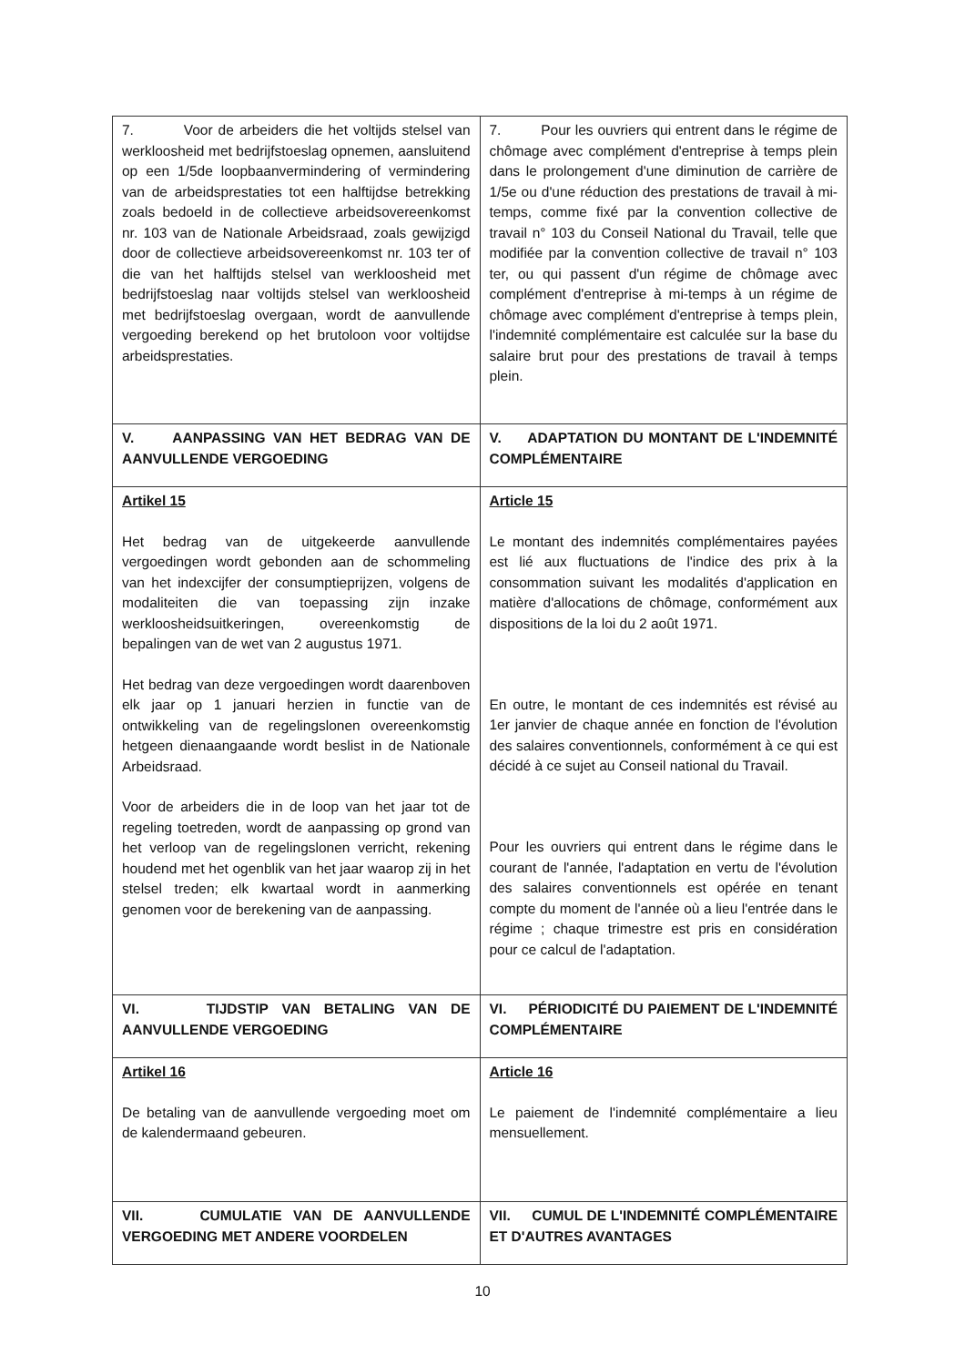| 7. Voor de arbeiders die het voltijds stelsel van werkloosheid met bedrijfstoeslag opnemen, aansluitend op een 1/5de loopbaanvermindering of vermindering van de arbeidsprestaties tot een halftijdse betrekking zoals bedoeld in de collectieve arbeidsovereenkomst nr. 103 van de Nationale Arbeidsraad, zoals gewijzigd door de collectieve arbeidsovereenkomst nr. 103 ter of die van het halftijds stelsel van werkloosheid met bedrijfstoeslag naar voltijds stelsel van werkloosheid met bedrijfstoeslag overgaan, wordt de aanvullende vergoeding berekend op het brutoloon voor voltijdse arbeidsprestaties. | 7. Pour les ouvriers qui entrent dans le régime de chômage avec complément d'entreprise à temps plein dans le prolongement d'une diminution de carrière de 1/5e ou d'une réduction des prestations de travail à mi-temps, comme fixé par la convention collective de travail n° 103 du Conseil National du Travail, telle que modifiée par la convention collective de travail n° 103 ter, ou qui passent d'un régime de chômage avec complément d'entreprise à mi-temps à un régime de chômage avec complément d'entreprise à temps plein, l'indemnité complémentaire est calculée sur la base du salaire brut pour des prestations de travail à temps plein. |
| V. AANPASSING VAN HET BEDRAG VAN DE AANVULLENDE VERGOEDING | V. ADAPTATION DU MONTANT DE L'INDEMNITÉ COMPLÉMENTAIRE |
| Artikel 15 Het bedrag van de uitgekeerde aanvullende vergoedingen wordt gebonden aan de schommeling van het indexcijfer der consumptieprijzen, volgens de modaliteiten die van toepassing zijn inzake werkloosheidsuitkeringen, overeenkomstig de bepalingen van de wet van 2 augustus 1971. Het bedrag van deze vergoedingen wordt daarenboven elk jaar op 1 januari herzien in functie van de ontwikkeling van de regelingslonen overeenkomstig hetgeen dienaangaande wordt beslist in de Nationale Arbeidsraad. Voor de arbeiders die in de loop van het jaar tot de regeling toetreden, wordt de aanpassing op grond van het verloop van de regelingslonen verricht, rekening houdend met het ogenblik van het jaar waarop zij in het stelsel treden; elk kwartaal wordt in aanmerking genomen voor de berekening van de aanpassing. | Article 15 Le montant des indemnités complémentaires payées est lié aux fluctuations de l'indice des prix à la consommation suivant les modalités d'application en matière d'allocations de chômage, conformément aux dispositions de la loi du 2 août 1971. En outre, le montant de ces indemnités est révisé au 1er janvier de chaque année en fonction de l'évolution des salaires conventionnels, conformément à ce qui est décidé à ce sujet au Conseil national du Travail. Pour les ouvriers qui entrent dans le régime dans le courant de l'année, l'adaptation en vertu de l'évolution des salaires conventionnels est opérée en tenant compte du moment de l'année où a lieu l'entrée dans le régime ; chaque trimestre est pris en considération pour ce calcul de l'adaptation. |
| VI. TIJDSTIP VAN BETALING VAN DE AANVULLENDE VERGOEDING | VI. PÉRIODICITÉ DU PAIEMENT DE L'INDEMNITÉ COMPLÉMENTAIRE |
| Artikel 16 De betaling van de aanvullende vergoeding moet om de kalendermaand gebeuren. | Article 16 Le paiement de l'indemnité complémentaire a lieu mensuellement. |
| VII. CUMULATIE VAN DE AANVULLENDE VERGOEDING MET ANDERE VOORDELEN | VII. CUMUL DE L'INDEMNITÉ COMPLÉMENTAIRE ET D'AUTRES AVANTAGES |
10